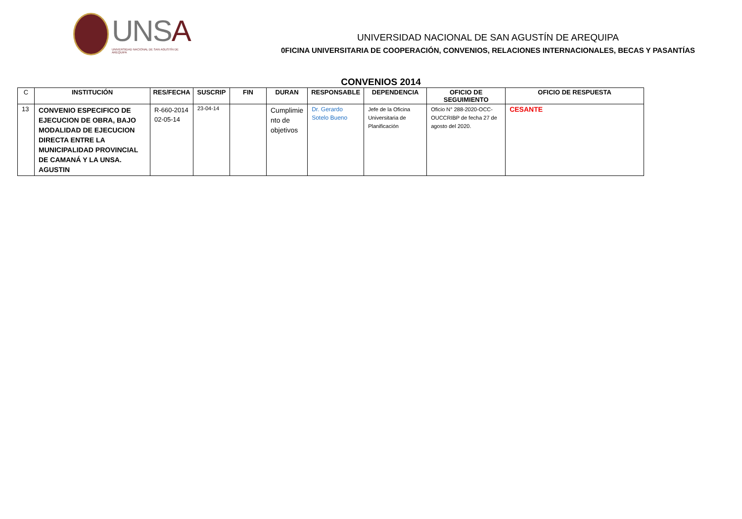UNSA
UNIVERSIDAD NACIONAL DE SAN AGUSTÍN DE AREQUIPA
UNIVERSIDAD NACIONAL DE SAN AGUSTÍN DE AREQUIPA
0FICINA UNIVERSITARIA DE COOPERACIÓN, CONVENIOS, RELACIONES INTERNACIONALES, BECAS Y PASANTÍAS
CONVENIOS 2014
| C | INSTITUCIÓN | RES/FECHA | SUSCRIP | FIN | DURAN | RESPONSABLE | DEPENDENCIA | OFICIO DE SEGUIMIENTO | OFICIO DE RESPUESTA |
| --- | --- | --- | --- | --- | --- | --- | --- | --- | --- |
| 13 | CONVENIO ESPECIFICO DE EJECUCION DE OBRA, BAJO MODALIDAD DE EJECUCION DIRECTA ENTRE LA MUNICIPALIDAD PROVINCIAL DE CAMANÁ Y LA UNSA. AGUSTIN | R-660-2014 02-05-14 | 23-04-14 | | Cumplimie nto de objetivos | Dr. Gerardo Sotelo Bueno | Jefe de la Oficina Universitaria de Planificación | Oficio N° 288-2020-OCC-OUCCRIBP de fecha 27 de agosto del 2020. | CESANTE |